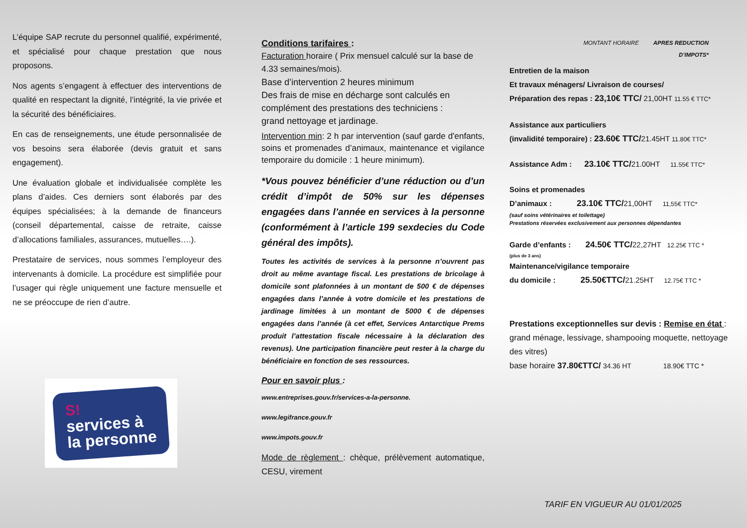L’équipe SAP recrute du personnel qualifié, expérimenté, et spécialisé pour chaque prestation que nous proposons.
Nos agents s’engagent à effectuer des interventions de qualité en respectant la dignité, l’intégrité, la vie privée et la sécurité des bénéficiaires.
En cas de renseignements, une étude personnalisée de vos besoins sera élaborée (devis gratuit et sans engagement).
Une évaluation globale et individualisée complète les plans d’aides. Ces derniers sont élaborés par des équipes spécialisées; à la demande de financeurs (conseil départemental, caisse de retraite, caisse d’allocations familiales, assurances, mutuelles….).
Prestataire de services, nous sommes l’employeur des intervenants à domicile. La procédure est simplifiée pour l’usager qui règle uniquement une facture mensuelle et ne se préoccupe de rien d’autre.
S!
services à
la personne
Conditions tarifaires :
Facturation horaire ( Prix mensuel calculé sur la base de 4.33 semaines/mois).
Base d’intervention 2 heures minimum
Des frais de mise en décharge sont calculés en complément des prestations des techniciens :
grand nettoyage et jardinage.
Intervention min: 2 h par intervention (sauf garde d'enfants, soins et promenades d’animaux, maintenance et vigilance temporaire du domicile : 1 heure minimum).
*Vous pouvez bénéficier d’une réduction ou d’un crédit d’impôt de 50% sur les dépenses engagées dans l’année en services à la personne (conformément à l’article 199 sexdecies du Code général des impôts).
Toutes les activités de services à la personne n’ouvrent pas droit au même avantage fiscal. Les prestations de bricolage à domicile sont plafonnées à un montant de 500 € de dépenses engagées dans l’année à votre domicile et les prestations de jardinage limitées à un montant de 5000 € de dépenses engagées dans l’année (à cet effet, Services Antarctique Prems produit l’attestation fiscale nécessaire à la déclaration des revenus). Une participation financière peut rester à la charge du bénéficiaire en fonction de ses ressources.
Pour en savoir plus :
www.entreprises.gouv.fr/services-a-la-personne.
www.legifrance.gouv.fr
www.impots.gouv.fr
Mode de règlement : chèque, prélèvement automatique, CESU, virement
MONTANT HORAIRE APRES REDUCTION
D’IMPOTS*
Entretien de la maison
Et travaux ménagers/ Livraison de courses/
Préparation des repas : 23,10€ TTC/ 21,00HT 11.55 € TTC*
Assistance aux particuliers
(invalidité temporaire) : 23.60€ TTC/21.45HT 11.80€ TTC*
Assistance Adm : 23.10€ TTC/21.00HT 11.55€ TTC*
Soins et promenades
D’animaux : 23.10€ TTC/21,00HT 11,55€ TTC*
(sauf soins vétérinaires et toilettage)
Prestations réservées exclusivement aux personnes dépendantes
Garde d’enfants : 24.50€ TTC/22,27HT 12.25€ TTC *
(plus de 3 ans)
Maintenance/vigilance temporaire
du domicile : 25.50€TTC/21.25HT 12.75€ TTC *
Prestations exceptionnelles sur devis : Remise en état : grand ménage, lessivage, shampooing moquette, nettoyage des vitres)
base horaire 37.80€TTC/ 34.36 HT 18.90€ TTC *
TARIF EN VIGUEUR AU 01/01/2025